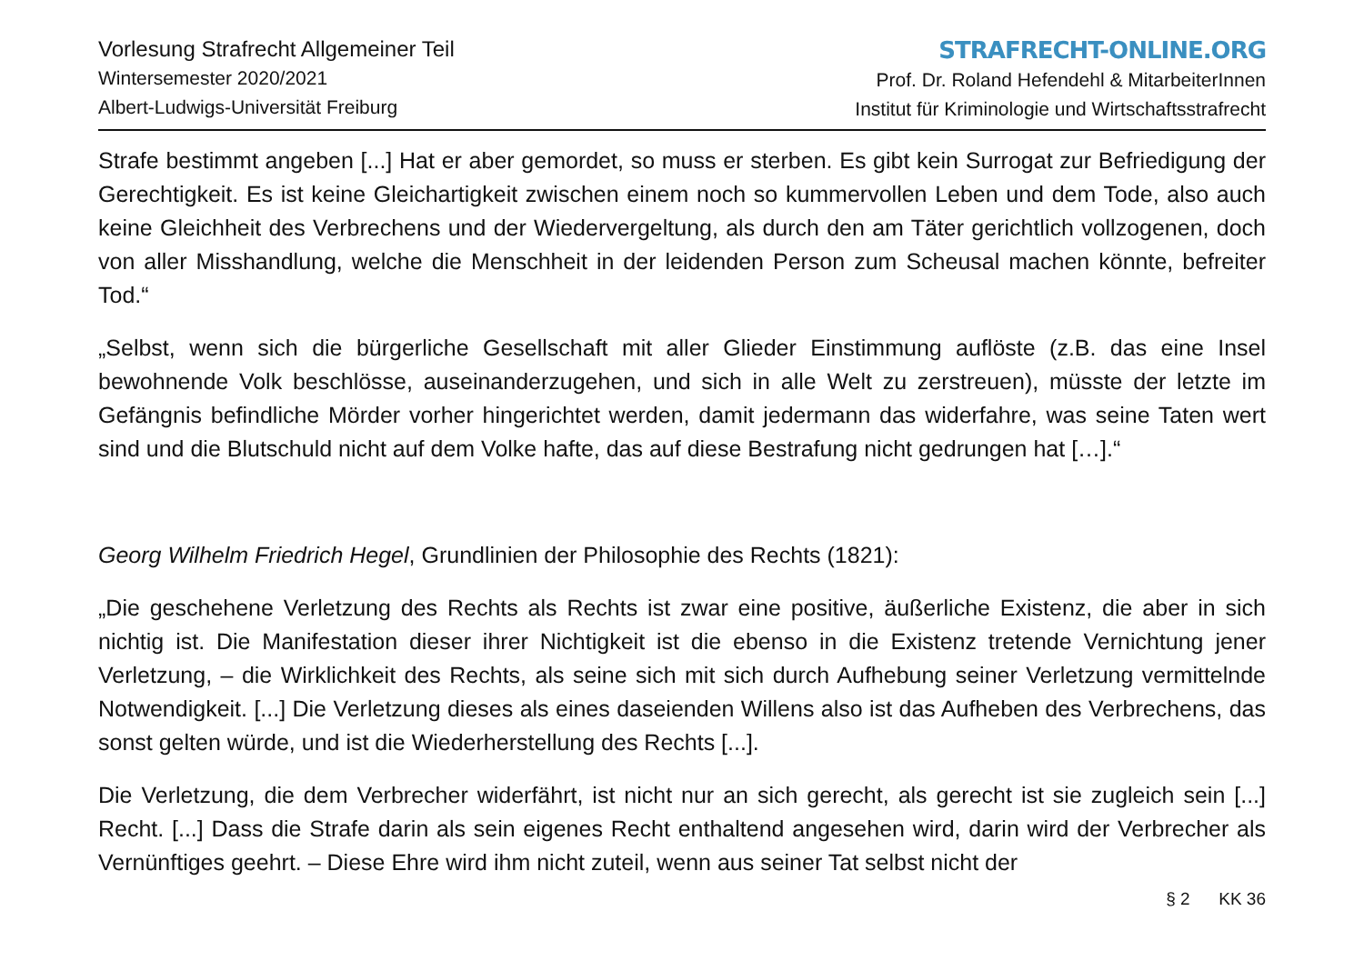Vorlesung Strafrecht Allgemeiner Teil
Wintersemester 2020/2021
Albert-Ludwigs-Universität Freiburg
STRAFRECHT-ONLINE.ORG
Prof. Dr. Roland Hefendehl & MitarbeiterInnen
Institut für Kriminologie und Wirtschaftsstrafrecht
Strafe bestimmt angeben [...] Hat er aber gemordet, so muss er sterben. Es gibt kein Surrogat zur Befriedigung der Gerechtigkeit. Es ist keine Gleichartigkeit zwischen einem noch so kummervollen Leben und dem Tode, also auch keine Gleichheit des Verbrechens und der Wiedervergeltung, als durch den am Täter gerichtlich vollzogenen, doch von aller Misshandlung, welche die Menschheit in der leidenden Person zum Scheusal machen könnte, befreiter Tod.“
„Selbst, wenn sich die bürgerliche Gesellschaft mit aller Glieder Einstimmung auflöste (z.B. das eine Insel bewohnende Volk beschlösse, auseinanderzugehen, und sich in alle Welt zu zerstreuen), müsste der letzte im Gefängnis befindliche Mörder vorher hingerichtet werden, damit jedermann das widerfahre, was seine Taten wert sind und die Blutschuld nicht auf dem Volke hafte, das auf diese Bestrafung nicht gedrungen hat […].“
Georg Wilhelm Friedrich Hegel, Grundlinien der Philosophie des Rechts (1821):
„Die geschehene Verletzung des Rechts als Rechts ist zwar eine positive, äußerliche Existenz, die aber in sich nichtig ist. Die Manifestation dieser ihrer Nichtigkeit ist die ebenso in die Existenz tretende Vernichtung jener Verletzung, – die Wirklichkeit des Rechts, als seine sich mit sich durch Aufhebung seiner Verletzung vermittelnde Notwendigkeit. [...] Die Verletzung dieses als eines daseienden Willens also ist das Aufheben des Verbrechens, das sonst gelten würde, und ist die Wiederherstellung des Rechts [...].
Die Verletzung, die dem Verbrecher widerfährt, ist nicht nur an sich gerecht, als gerecht ist sie zugleich sein [...] Recht. [...] Dass die Strafe darin als sein eigenes Recht enthaltend angesehen wird, darin wird der Verbrecher als Vernünftiges geehrt. – Diese Ehre wird ihm nicht zuteil, wenn aus seiner Tat selbst nicht der
§ 2 KK 36